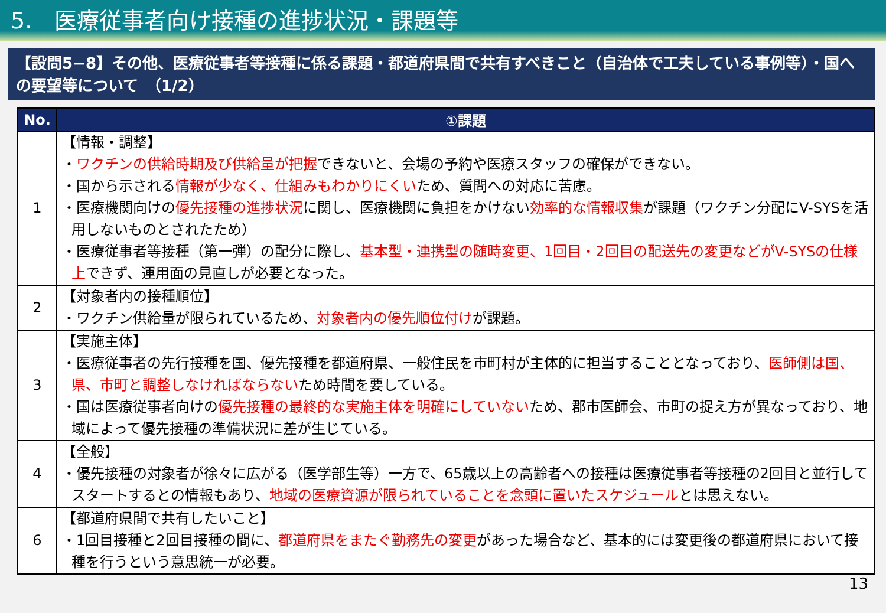5.　医療従事者向け接種の進捗状況・課題等
【設問5−8】その他、医療従事者等接種に係る課題・都道府県間で共有すべきこと（自治体で工夫している事例等）・国への要望等について　（1/2）
| No. | ①課題 |
| --- | --- |
| 1 | 【情報・調整】 ・ ワクチンの供給時期及び供給量が把握 できないと、会場の予約や医療スタッフの確保ができない。 ・国から示される 情報が少なく、仕組みもわかりにくい ため、質問への対応に苦慮。 ・医療機関向けの 優先接種の進捗状況 に関し、医療機関に負担をかけない 効率的な情報収集 が課題（ワクチン分配にV-SYSを活用しないものとされたため） ・医療従事者等接種（第一弾）の配分に際し、 基本型・連携型の随時変更、1回目・2回目の配送先の変更などがV-SYSの仕様上 できず、運用面の見直しが必要となった。 |
| 2 | 【対象者内の接種順位】 ・ワクチン供給量が限られているため、 対象者内の優先順位付け が課題。 |
| 3 | 【実施主体】 ・医療従事者の先行接種を国、優先接種を都道府県、一般住民を市町村が主体的に担当することとなっており、 医師側は国、県、市町と調整しなければならない ため時間を要している。 ・国は医療従事者向けの 優先接種の最終的な実施主体を明確にしていない ため、郡市医師会、市町の捉え方が異なっており、地域によって優先接種の準備状況に差が生じている。 |
| 4 | 【全般】 ・優先接種の対象者が徐々に広がる（医学部生等）一方で、65歳以上の高齢者への接種は医療従事者等接種の2回目と並行してスタートするとの情報もあり、 地域の医療資源が限られていることを念頭に置いたスケジュール とは思えない。 |
| 6 | 【都道府県間で共有したいこと】 ・1回目接種と2回目接種の間に、 都道府県をまたぐ勤務先の変更 があった場合など、基本的には変更後の都道府県において接種を行うという意思統一が必要。 |
13